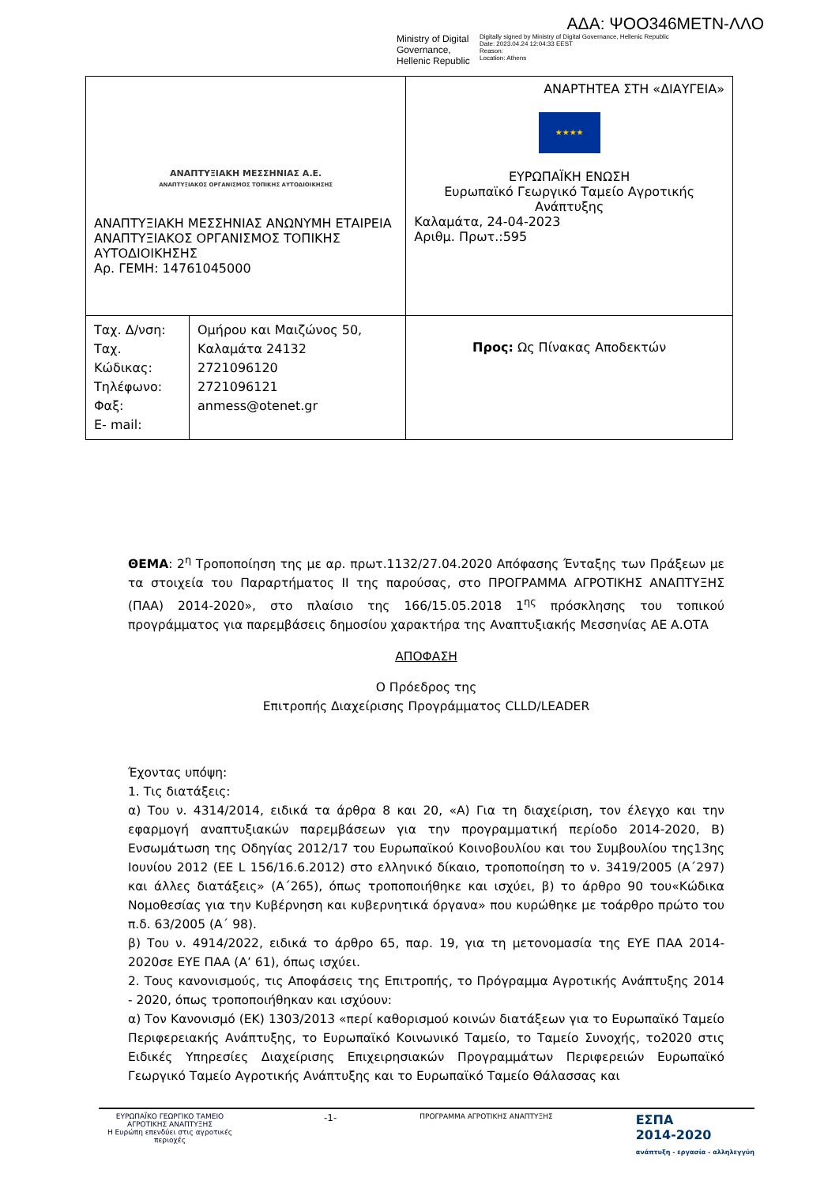ΑΔΑ: ΨΟΟ346ΜΕΤΝ-ΛΛΟ
Ministry of Digital Governance, Hellenic Republic
Digitally signed by Ministry of Digital Governance, Hellenic Republic
Date: 2023.04.24 12:04:33 EEST
Reason:
Location: Athens
| ΑΝΑΠΤΥΞΙΑΚΗ ΜΕΣΣΗΝΙΑΣ Α.Ε. ΑΝΑΠΤΥΞΙΑΚΟΣ ΟΡΓΑΝΙΣΜΟΣ ΤΟΠΙΚΗΣ ΑΥΤΟΔΙΟΙΚΗΣΗΣ ΑΝΑΠΤΥΞΙΑΚΗ ΜΕΣΣΗΝΙΑΣ ΑΝΩΝΥΜΗ ΕΤΑΙΡΕΙΑ ΑΝΑΠΤΥΞΙΑΚΟΣ ΟΡΓΑΝΙΣΜΟΣ ΤΟΠΙΚΗΣ ΑΥΤΟΔΙΟΙΚΗΣΗΣ Αρ. ΓΕΜΗ: 14761045000 | | ΑΝΑΡΤΗΤΕΑ ΣΤΗ «ΔΙΑΥΓΕΙΑ» ★★★★ ΕΥΡΩΠΑΪΚΗ ΕΝΩΣΗ Ευρωπαϊκό Γεωργικό Ταμείο Αγροτικής Ανάπτυξης Καλαμάτα, 24-04-2023 Αριθμ. Πρωτ.:595 |
| Ταχ. Δ/νση: Ταχ. Κώδικας: Τηλέφωνο: Φαξ: E- mail: | Ομήρου και Μαιζώνος 50, Καλαμάτα 24132 2721096120 2721096121 anmess@otenet.gr | Προς: Ως Πίνακας Αποδεκτών |
ΘΕΜΑ: 2<sup>η</sup> Τροποποίηση της με αρ. πρωτ.1132/27.04.2020 Απόφασης Ένταξης των Πράξεων με τα στοιχεία του Παραρτήματος ΙΙ της παρούσας, στο ΠΡΟΓΡΑΜΜΑ ΑΓΡΟΤΙΚΗΣ ΑΝΑΠΤΥΞΗΣ (ΠΑΑ) 2014-2020», στο πλαίσιο της 166/15.05.2018 1<sup>ης</sup> πρόσκλησης του τοπικού προγράμματος για παρεμβάσεις δημοσίου χαρακτήρα της Αναπτυξιακής Μεσσηνίας ΑΕ Α.ΟΤΑ
ΑΠΟΦΑΣΗ
Ο Πρόεδρος της
Επιτροπής Διαχείρισης Προγράμματος CLLD/LEADER
Έχοντας υπόψη:
1. Τις διατάξεις:
α) Του ν. 4314/2014, ειδικά τα άρθρα 8 και 20, «Α) Για τη διαχείριση, τον έλεγχο και την εφαρμογή αναπτυξιακών παρεμβάσεων για την προγραμματική περίοδο 2014-2020, Β) Ενσωμάτωση της Οδηγίας 2012/17 του Ευρωπαϊκού Κοινοβουλίου και του Συμβουλίου της13ης Ιουνίου 2012 (ΕΕ L 156/16.6.2012) στο ελληνικό δίκαιο, τροποποίηση το ν. 3419/2005 (Α΄297) και άλλες διατάξεις» (Α΄265), όπως τροποποιήθηκε και ισχύει, β) το άρθρο 90 του«Κώδικα Νομοθεσίας για την Κυβέρνηση και κυβερνητικά όργανα» που κυρώθηκε με τοάρθρο πρώτο του π.δ. 63/2005 (Α΄ 98).
β) Του ν. 4914/2022, ειδικά το άρθρο 65, παρ. 19, για τη μετονομασία της ΕΥΕ ΠΑΑ 2014-2020σε ΕΥΕ ΠΑΑ (Α’ 61), όπως ισχύει.
2. Τους κανονισμούς, τις Αποφάσεις της Επιτροπής, το Πρόγραμμα Αγροτικής Ανάπτυξης 2014 - 2020, όπως τροποποιήθηκαν και ισχύουν:
α) Τον Κανονισμό (ΕΚ) 1303/2013 «περί καθορισμού κοινών διατάξεων για το Ευρωπαϊκό Ταμείο Περιφερειακής Ανάπτυξης, το Ευρωπαϊκό Κοινωνικό Ταμείο, το Ταμείο Συνοχής, το2020 στις Ειδικές Υπηρεσίες Διαχείρισης Επιχειρησιακών Προγραμμάτων Περιφερειών Ευρωπαϊκό Γεωργικό Ταμείο Αγροτικής Ανάπτυξης και το Ευρωπαϊκό Ταμείο Θάλασσας και
ΕΥΡΩΠΑΪΚΟ ΓΕΩΡΓΙΚΟ ΤΑΜΕΙΟ ΑΓΡΟΤΙΚΗΣ ΑΝΑΠΤΥΞΗΣ
Η Ευρώπη επενδύει στις αγροτικές περιοχές
-1-
ΠΡΟΓΡΑΜΜΑ ΑΓΡΟΤΙΚΗΣ ΑΝΑΠΤΥΞΗΣ
ΕΣΠΑ
2014-2020
ανάπτυξη - εργασία - αλληλεγγύη